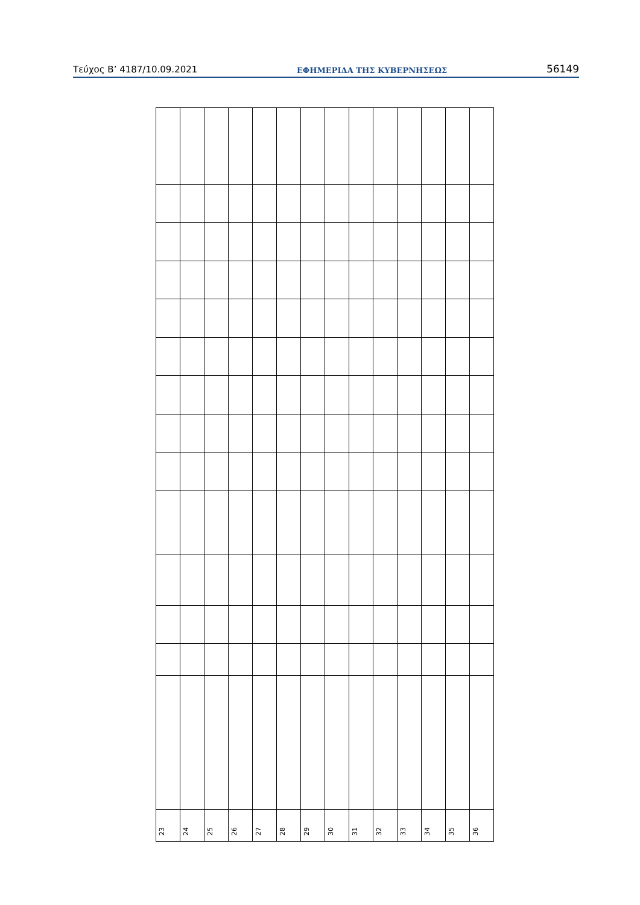Τεύχος B’ 4187/10.09.2021 ΕΦΗΜΕΡΙΔΑ ΤΗΣ ΚΥΒΕΡΝΗΣΕΩΣ 56149
| 23 | 24 | 25 | 26 | 27 | 28 | 29 | 30 | 31 | 32 | 33 | 34 | 35 | 36 |